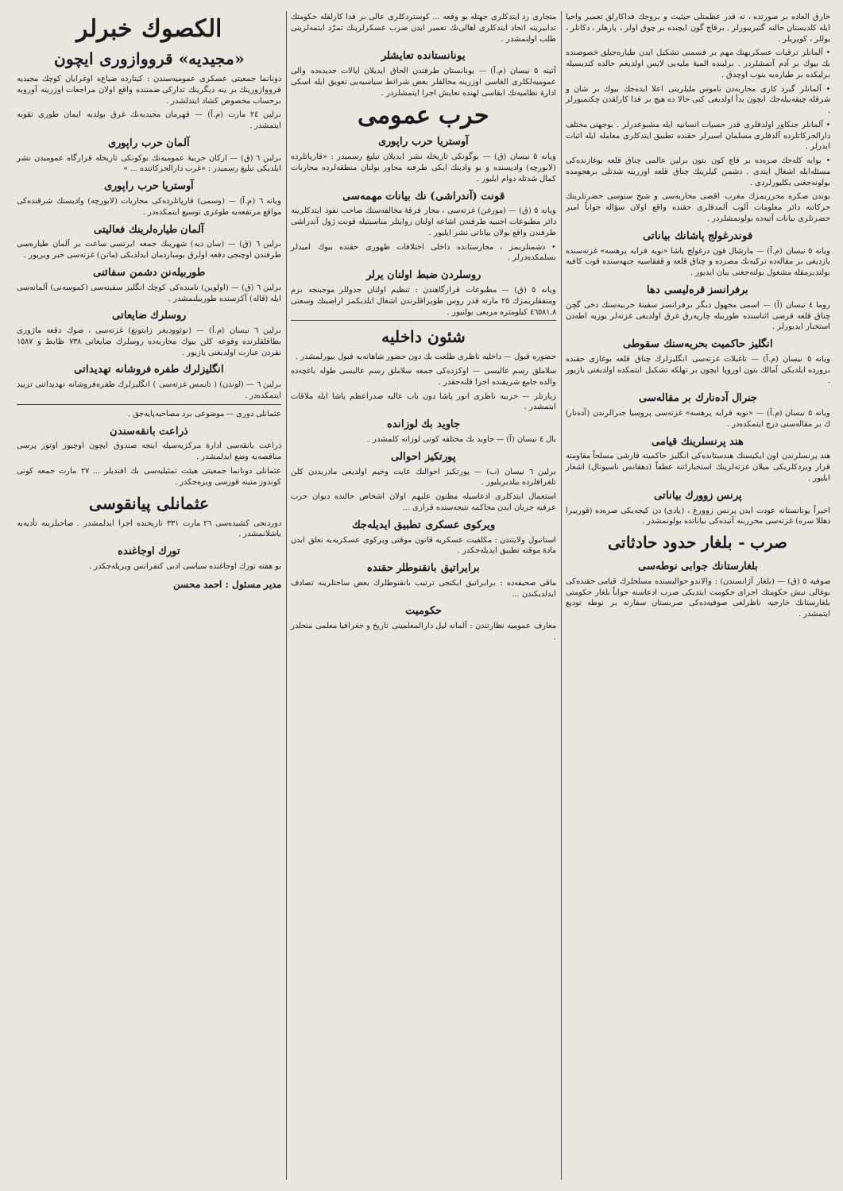خارق العاده بر صورتده ، نه قدر عظمتلی حیثیت و بروجك فداکارلق تعمیر واحیا ایله کلدیستان حالنه گتیریبورلر . برقاچ گون ایچنده بر چوق اولر ، پارهلر ، دکانلر ، یوللر ، کوپریلر .
• آلمانلر ترقیات عسکریهنك مهم بر قسمنی تشکیل ایدن طیاره‌جیلق خصوصنده بك بیوك بر آدم آتمشلردر . برلینده المیهٔ ملیه‌یی لایس اولدیغم حالده کندیسیله برلیکده بر طیاره‌یه بنوب اوچدق .
• آلمانلر گیرد کاری محاربه‌دن ناموس ملیلرینی اعلا ایده‌جك بیوك بر شان و شرفله چیقه‌بیله‌جك ایچون بدأ اولدیغی کبی حالا ده هیچ بر فدا کارلقدن چکنمیورلر .
• آلمانلر جنکاور اولدقلری قدر حسیات انسانیه ایله مشبوعدرلر . بوجهتی مختلف دارالحرکاتلرده آلدقلری مسلمان اسیرلر حقنده تطبیق ایتدکلری معامله ایله اثبات ایدرلر .
• بوایه کله‌جك صره‌ده بر قاچ کون بتون برلین عالمی چناق قلعه بوغازنده‌کی مسئله‌ایله اشغال ایتدی . دشمن کیلرینك چناق قلعه اوزرینه شدتلی برهجومده بولونه‌جغنی بکلیورلردی .
بوندن صکره محرربمزك مغرب اقصی محاربه‌سی و شیخ سنوسی حضرتلرینك حرکاتنه دائر معلومات آلوب آلمدقلری حقنده واقع اولان سؤاله جواباً امیر حضرتلری بیانات آتیه‌ده بولونمشلردر .
فوندرغولج پاشانك بیاناتی
ویانه ٥ نیسان (م.آ) — مارشال فون درغولج پاشا «نویه فرایه پرهسه» غزته‌سنده یازدیغی بر مقاله‌ده ترکیه‌نك مصرده و چناق قلعه و قفقاسیه جبهه‌سنده قوت کافیه بولندیرمقله مشغول بولنه‌جغنی بیان ایدیور .
برفرانسز قره‌لیسی دها
روما ٤ نیسان (آ) — اسمی مجهول دیگر برفرانسز سفینهٔ حربیه‌سنك دخی گچن چناق قلعه قرضی اثناسنده طوربیله چارپه‌رق غرق اولدیغی غزته‌لر یوزیه اطه‌دن استخبار ایدیورلر .
انگلیز حاکمیت بحریه‌سنك سقوطی
ویانه ٥ نیسان (م.آ) — تاغبلات غزته‌سی انگلیزلرك چناق قلعه بوغازی حقنده برورده ایلدیکی آمالك بتون اوروپا ایچون بر تهلکه تشکیل ایتمکده اولدیغنی یازیور .
جنرال آده‌نارك بر مقاله‌سی
ویانه ٥ نیسان (م.آ) — «نویه فرایه پرهسه» غزته‌سی پروسیا جنرالرندن (آده‌نار) ك بر مقاله‌سنی درج ایتمکده‌در .
هند پرنسلرینك قیامی
هند پرنسلرندن اون ایکیسنك هندستانده‌کی انگلیز حاکمیته قارشی مسلحاً مقاومته قرار ویردکلریکی میلان غزته‌لرینك استخباراتنه عطفاً (دهفانس ناسیونال) اشعار ایلیور .
پرنس زوورك بیاناتی
اخیراً یونانستانه عودت ایدن پرنس زوورغ ، (یادی) دن کیجه‌یکی صره‌ده (قورییرا دهللا سره) غزته‌سی محرربنه آتیده‌کی بیاناتده بولونمشدر .
صرب - بلغار حدود حادثاتی
بلغارستانك جوابی نوطه‌سی
صوفیه ٥ (ق) — (بلغار آژانسندن) : والاندو حوالیسنده مسلحلرك قیامی حقنده‌کی بوغالی نیش حکومتك اجرای حکومت ایتدیکی صرب ادعاسنه جواباً بلغار حکومتی بلغارستانك خارجیه ناظرلغی صوفیه‌ده‌کی صربستان سفارته بر نوطه تودیع ایتمشدر .
متجاری رد ایتدکلری جهتله بو وقعه ... کوستردکلری عالی بر فدا کارلقله حکومتك تدابیرینه اتحاد ایتدکلری اهالی‌نك تعمیر ایدن ضرب عسکرلرینك تمرّد ایتمه‌لرینی طلب اولنمشدر .
یونانستانده تعایشلر
آتینه ٥ نیسان (م.آ) — یونانستان طرفندن الحاق ایدیلان ایالات جدیده‌ده والی عمومیه‌لکلری الغاسی اوزرینه محالفلر بعض شرائط سیاسیه‌یی تعویق ایله اسکی ادارهٔ نظامیه‌نك ابقاسی لهنده تعایش اجرا ایتمشلردر .
حرب عمومی
آوستریا حرب راپوری
ویانه ٥ نیسان (ق) — بوگونکی تاریخله نشر ایدیلان تبلیغ رسمیدر : «قارپاتلرده (لابورچه) وادیسنده و بو وادینك ایکی طرفنه مجاور بولنان منطقه‌لرده محاربات کمال شدتله دوام ایلیور .
قونت (آندراشی) نك بیانات مهمه‌سی
ویانه ٥ (ق) — (مورغن) غزته‌سی ، مجار فرقهٔ مخالفه‌سنك صاحب نفوذ ایتدکلرینه دائر مطبوعات اجنبیه طرفندن اشاعه اولنان روایتلر مناسبتیله قونت ژول آندراشی طرفندن واقع بولان بیاناتی نشر ایلیور .
• دشمنلریمز ، مجارستانده داخلی اختلافات ظهوری حقنده بیوك امیدلر بسلمکده‌درلر .
روسلردن ضبط اولنان یرلر
ویانه ٥ (ق) — مطبوعات قرارگاهندن : تنظیم اولنان جدوللر موجبنجه بزم ومتفقلریمزك ٢٥ مارته قدر روس طوپراقلرندن اشغال ایلدیکمز اراضینك وسعتی ٤٦٥٨١,٨ کیلومتره مربعی بولنیور .
شئون داخلیه
حضوره قبول — داخلیه ناظری طلعت بك دون حضور شاهانه‌یه قبول بیورلمشدر .
سلاملق رسم عالیسی — اوکزده‌کی جمعه سلاملق رسم عالیسی طوله باغچه‌ده والده جامع شریفنده اجرا قلنه‌جقدر .
زیارتلر — حربیه ناظری انور پاشا دون باب عالیه صدراعظم پاشا ایله ملاقات ایتمشدر .
جاوید بك لوزانده
بال ٤ نیسان (آ) — جاوید بك مختلفه کونی لوزانه کلمشدر .
پورتکیز احوالی
برلین ٦ نیسان (ب) — پورتکیز احوالنك غایت وخیم اولدیغی مادریددن کلن تلغرافلرده بیلدیریلیور .
استعمال ایتدکلری ادعاسیله مظنون علیهم اولان اشخاص حالنده دیوان حرب عرفیه جریان ایدن محاکمه نتیجه‌سنده قراری ...
ویرکوی عسکری تطبیق ایدیله‌جك
استانبول ولایتندن : مکلفیت عسکریه قانون موقتی ویرکوی عسکریه‌یه تعلق ایدن مادهٔ موقته تطبیق ایدیله‌جکدر .
برایراتیق بانقنوطلر حقنده
ماقی صحیفه‌ده : برایراتیق ایکنجی ترتیب بانقنوطلرك بعض ساحتلرینه تصادف ایدلدیکندن ...
حکومیت
معارف عمومیه نظارتندن : آلمانه لیل دارالمعلمینی تاریخ و جغرافیا معلمی منحلدر .
الكصوك خبرلر
«مجیدیه» قرووازوری ایچون
دونانما جمعیتی عسکری عمومیه‌سندن : کیتارده ضیاع‌ه اوغرایان کوچك مجیدیه قرووازورینك بر ینه دیگرینك تدارکی ضمننده واقع اولان مراجعات اوزرینه آورویه برحساب مخصوص کشاد ایتدلشدر .
برلین ٢٤ مارت (م.آ) — قهرمان مجیدیه‌نك غرق بولدیه ایمان طوری تقویه ایتمشدر .
آلمان حرب راپوری
برلین ٦ (ق) — ارکان حربیهٔ عمومیه‌نك بوکونکی تاریخله قرارگاه عمومیدن نشر ایلدیکی تبلیغ رسمیدر : «غرب دارالحرکاتنده ... »
آوستریا حرب راپوری
ویانه ٦ (م.آ) — (وسمی) قارپاتلرده‌کی محاربات (لابورچه) وادیسنك شرقنده‌کی مواقع مرتفعه‌یه طوغری توسیع ایتمکده‌در .
آلمان طیاره‌لرینك فعالیتی
برلین ٦ (ق) — (سان دیه) شهرینك جمعه ایرتسی ساعت بر آلمان طیاره‌سی طرفندن اوچنجی دفعه اولرق بومباردمان ایدلدیکی (ماتن) غزته‌سی خبر ویریور .
طوربیله‌نن دشمن سفائنی
برلین ٦ (ق) — (اولوین) نامنده‌کی کوچك انگلیز سفینه‌سی (کموسه‌نی) آلمانه‌سی ایله (قاله) آکزسنده طوربیلنمشدر .
روسلرك ضایعاتی
برلین ٦ نیسان (م.آ) — (نوئوودیغر زایتونغ) غزته‌سی ، صوك دفعه ماژوری بطاقلقلرنده وقوعه کلن بیوك محاربه‌ده روسلرك ضایعاتی ٧٣٨ ظابط و ١٥٨٧ نفردن عبارت اولدیغنی یازیور .
انگلیزلرك طفره فروشانه تهدیداتی
برلین ٦ — (لوندن) ( تایمس غزته‌سی ) انگلیزلرك طفره‌فروشانه تهدیداتنی تزیید ایتمکده‌در .
عثمانلی دوری — موضوعی برد مصاحبه‌پایه‌جق .
ذراعت بانقه‌سندن
ذراعت بانقه‌سی ادارهٔ مرکزیه‌سیله اینجه صندوق ایچون اوچیوز اوتوز پرسی مناقصه‌یه وضع ایدلمشدر .
عثمانلی دونانما جمعیتی هیئت تمثیلیه‌سی بك افندیلر ... ٢٧ مارت جمعه کونی کوندوز متینه قوزسی ویره‌جکدر .
عثمانلی پیانقوسی
دوردنجی کشیده‌سی ٢٦ مارت ٣٣١ تاریخنده اجرا ایدلمشدر . صاحبلرینه تأدیه‌یه باشلانمشدر .
تورك اوجاغنده
بو هفته تورك اوجاغنده سیاسی ادبی کنفرانس ویریله‌جکدر .
مدیر مسئول : احمد محسن